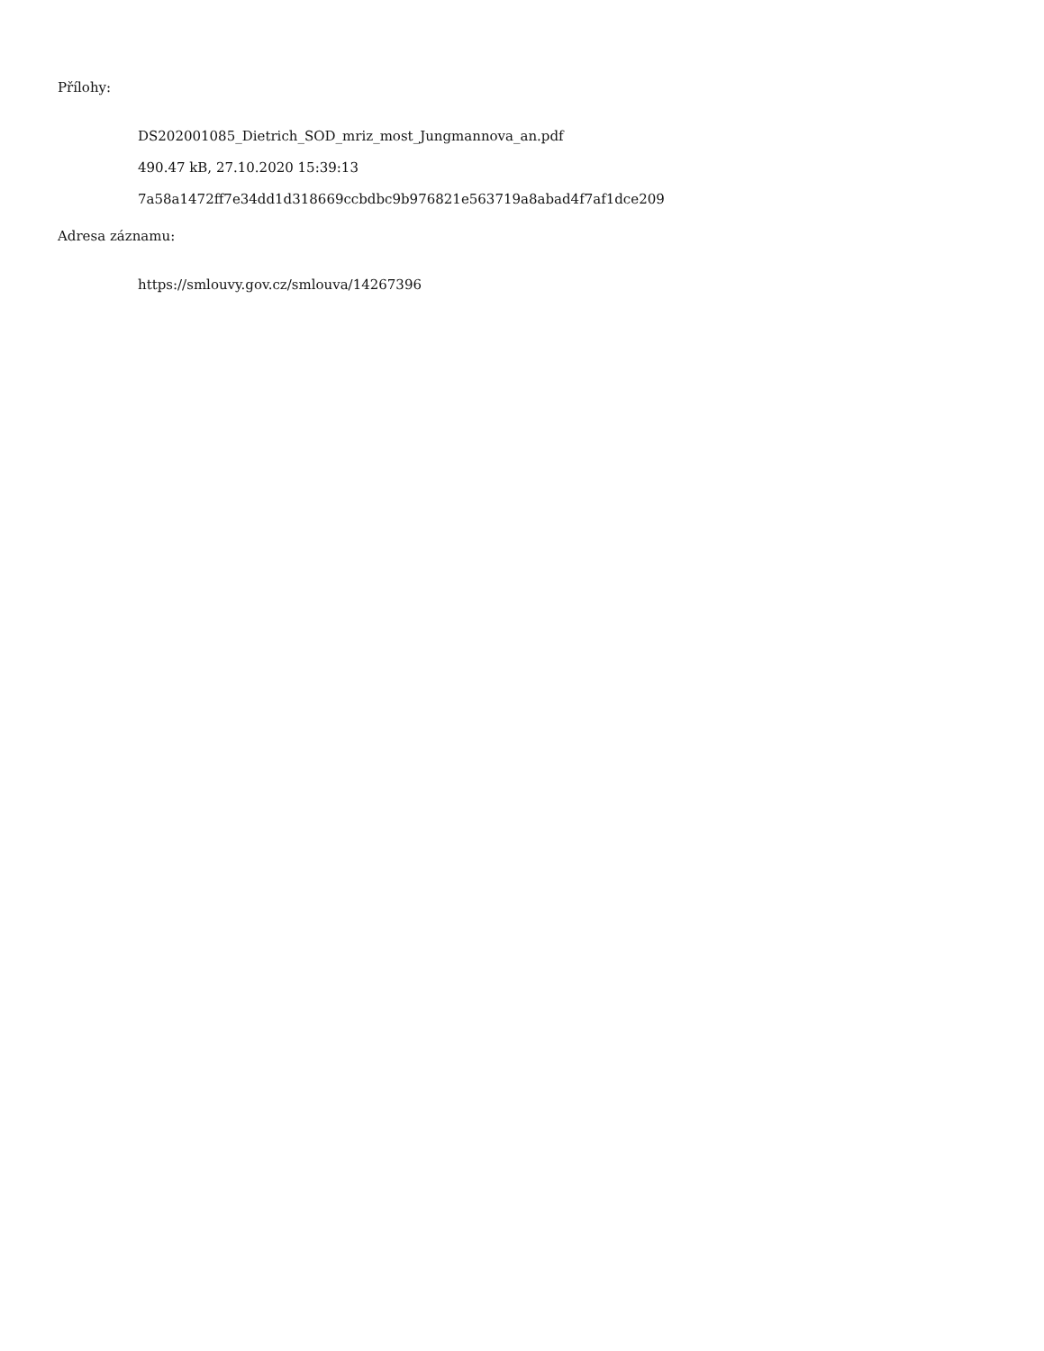Přílohy:
DS202001085_Dietrich_SOD_mriz_most_Jungmannova_an.pdf
490.47 kB, 27.10.2020 15:39:13
7a58a1472ff7e34dd1d318669ccbdbc9b976821e563719a8abad4f7af1dce209
Adresa záznamu:
https://smlouvy.gov.cz/smlouva/14267396